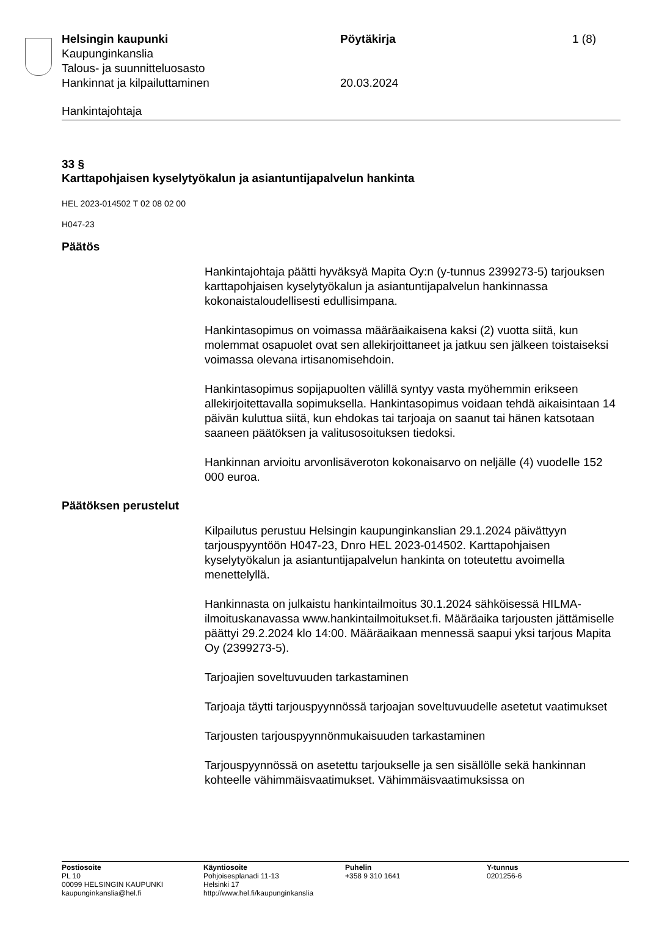Helsingin kaupunki Pöytäkirja 1 (8)
Kaupunginkanslia
Talous- ja suunnitteluosasto
Hankinnat ja kilpailuttaminen 20.03.2024
Hankintajohtaja
33 §
Karttapohjaisen kyselytyökalun ja asiantuntijapalvelun hankinta
HEL 2023-014502 T 02 08 02 00
H047-23
Päätös
Hankintajohtaja päätti hyväksyä Mapita Oy:n (y-tunnus 2399273-5) tarjouksen karttapohjaisen kyselytyökalun ja asiantuntijapalvelun hankinnassa kokonaistaloudellisesti edullisimpana.
Hankintasopimus on voimassa määräaikaisena kaksi (2) vuotta siitä, kun molemmat osapuolet ovat sen allekirjoittaneet ja jatkuu sen jälkeen toistaiseksi voimassa olevana irtisanomisehdoin.
Hankintasopimus sopijapuolten välillä syntyy vasta myöhemmin erikseen allekirjoitettavalla sopimuksella. Hankintasopimus voidaan tehdä aikaisintaan 14 päivän kuluttua siitä, kun ehdokas tai tarjoaja on saanut tai hänen katsotaan saaneen päätöksen ja valitusosoituksen tiedoksi.
Hankinnan arvioitu arvonlisäveroton kokonaisarvo on neljälle (4) vuodelle 152 000 euroa.
Päätöksen perustelut
Kilpailutus perustuu Helsingin kaupunginkanslian 29.1.2024 päivättyyn tarjouspyyntöön H047-23, Dnro HEL 2023-014502. Karttapohjaisen kyselytyökalun ja asiantuntijapalvelun hankinta on toteutettu avoimella menettelyllä.
Hankinnasta on julkaistu hankintailmoitus 30.1.2024 sähköisessä HILMA-ilmoituskanavassa www.hankintailmoitukset.fi. Määräaika tarjousten jättämiselle päättyi 29.2.2024 klo 14:00. Määräaikaan mennessä saapui yksi tarjous Mapita Oy (2399273-5).
Tarjoajien soveltuvuuden tarkastaminen
Tarjoaja täytti tarjouspyynnössä tarjoajan soveltuvuudelle asetetut vaatimukset
Tarjousten tarjouspyynnönmukaisuuden tarkastaminen
Tarjouspyynnössä on asetettu tarjoukselle ja sen sisällölle sekä hankinnan kohteelle vähimmäisvaatimukset. Vähimmäisvaatimuksissa on
Postiosoite
PL 10
00099 HELSINGIN KAUPUNKI
kaupunginkanslia@hel.fi
Käyntiosoite
Pohjoisesplanadi 11-13
Helsinki 17
http://www.hel.fi/kaupunginkanslia
Puhelin
+358 9 310 1641
Y-tunnus
0201256-6